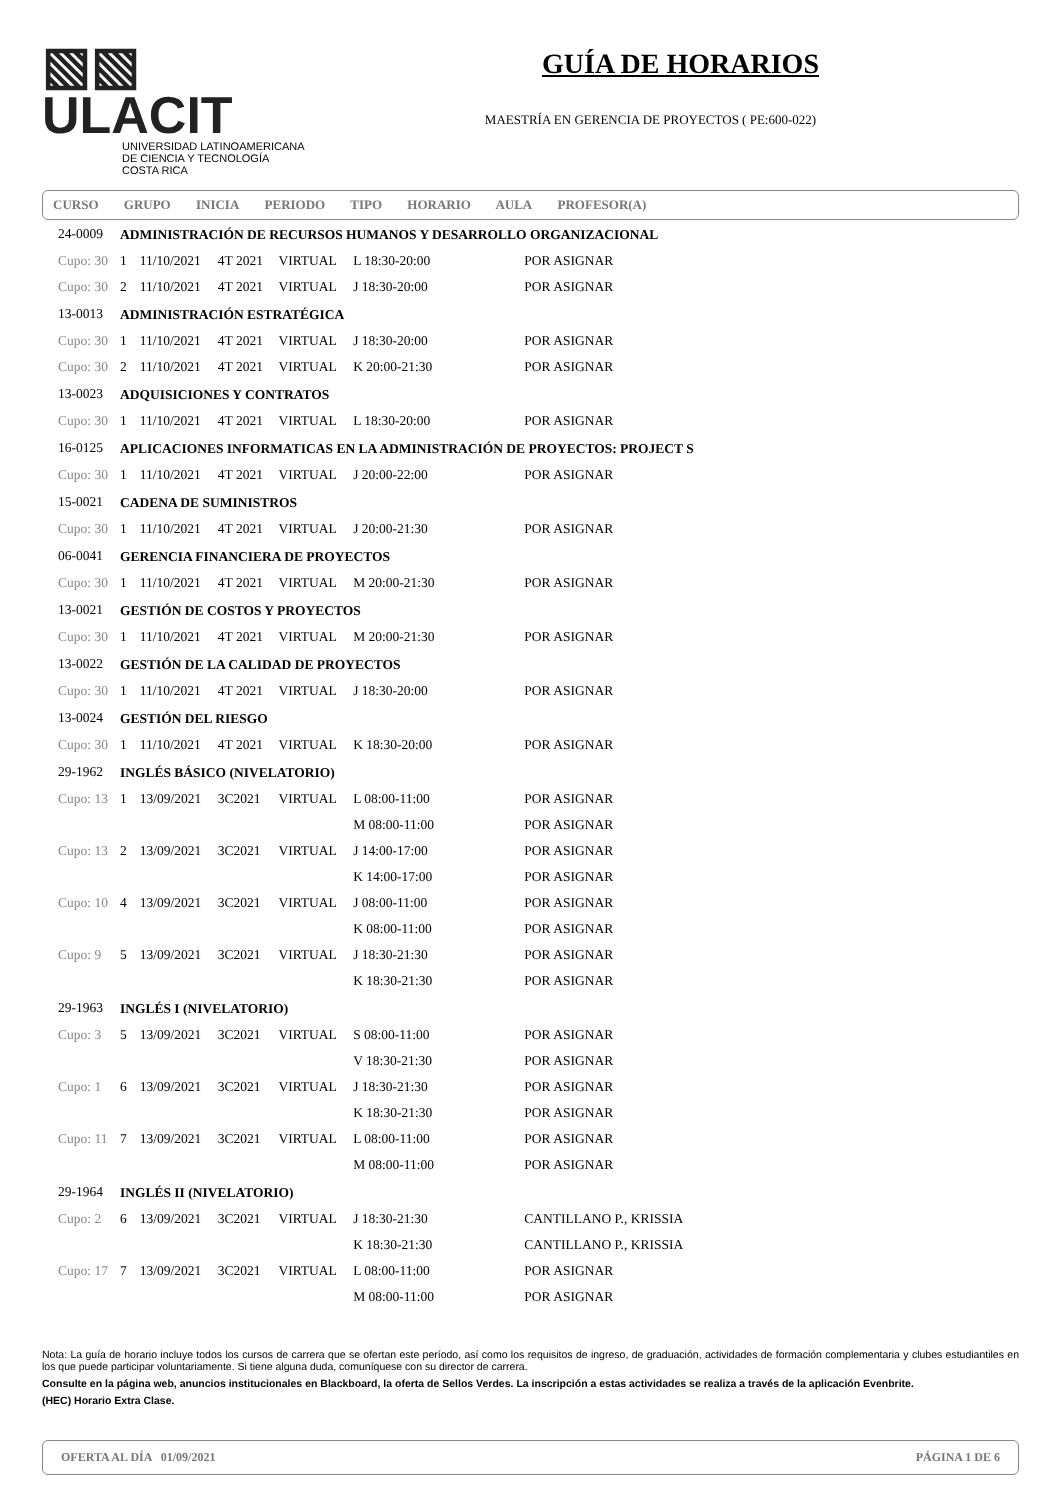▧▧ ULACIT
UNIVERSIDAD LATINOAMERICANA
DE CIENCIA Y TECNOLOGÍA
COSTA RICA
GUÍA DE HORARIOS
MAESTRÍA EN GERENCIA DE PROYECTOS ( PE:600-022)
CURSO GRUPO INICIA PERIODO TIPO HORARIO AULA PROFESOR(A)
| 24-0009 | ADMINISTRACIÓN DE RECURSOS HUMANOS Y DESARROLLO ORGANIZACIONAL | | | | | | |
| Cupo: 30 | 1 | 11/10/2021 | 4T 2021 | VIRTUAL | L 18:30-20:00 | | POR ASIGNAR |
| Cupo: 30 | 2 | 11/10/2021 | 4T 2021 | VIRTUAL | J 18:30-20:00 | | POR ASIGNAR |
| 13-0013 | ADMINISTRACIÓN ESTRATÉGICA | | | | | | |
| Cupo: 30 | 1 | 11/10/2021 | 4T 2021 | VIRTUAL | J 18:30-20:00 | | POR ASIGNAR |
| Cupo: 30 | 2 | 11/10/2021 | 4T 2021 | VIRTUAL | K 20:00-21:30 | | POR ASIGNAR |
| 13-0023 | ADQUISICIONES Y CONTRATOS | | | | | | |
| Cupo: 30 | 1 | 11/10/2021 | 4T 2021 | VIRTUAL | L 18:30-20:00 | | POR ASIGNAR |
| 16-0125 | APLICACIONES INFORMATICAS EN LA ADMINISTRACIÓN DE PROYECTOS: PROJECT S | | | | | | |
| Cupo: 30 | 1 | 11/10/2021 | 4T 2021 | VIRTUAL | J 20:00-22:00 | | POR ASIGNAR |
| 15-0021 | CADENA DE SUMINISTROS | | | | | | |
| Cupo: 30 | 1 | 11/10/2021 | 4T 2021 | VIRTUAL | J 20:00-21:30 | | POR ASIGNAR |
| 06-0041 | GERENCIA FINANCIERA DE PROYECTOS | | | | | | |
| Cupo: 30 | 1 | 11/10/2021 | 4T 2021 | VIRTUAL | M 20:00-21:30 | | POR ASIGNAR |
| 13-0021 | GESTIÓN DE COSTOS Y PROYECTOS | | | | | | |
| Cupo: 30 | 1 | 11/10/2021 | 4T 2021 | VIRTUAL | M 20:00-21:30 | | POR ASIGNAR |
| 13-0022 | GESTIÓN DE LA CALIDAD DE PROYECTOS | | | | | | |
| Cupo: 30 | 1 | 11/10/2021 | 4T 2021 | VIRTUAL | J 18:30-20:00 | | POR ASIGNAR |
| 13-0024 | GESTIÓN DEL RIESGO | | | | | | |
| Cupo: 30 | 1 | 11/10/2021 | 4T 2021 | VIRTUAL | K 18:30-20:00 | | POR ASIGNAR |
| 29-1962 | INGLÉS BÁSICO (NIVELATORIO) | | | | | | |
| Cupo: 13 | 1 | 13/09/2021 | 3C2021 | VIRTUAL | L 08:00-11:00 | | POR ASIGNAR |
| | | | | | M 08:00-11:00 | | POR ASIGNAR |
| Cupo: 13 | 2 | 13/09/2021 | 3C2021 | VIRTUAL | J 14:00-17:00 | | POR ASIGNAR |
| | | | | | K 14:00-17:00 | | POR ASIGNAR |
| Cupo: 10 | 4 | 13/09/2021 | 3C2021 | VIRTUAL | J 08:00-11:00 | | POR ASIGNAR |
| | | | | | K 08:00-11:00 | | POR ASIGNAR |
| Cupo: 9 | 5 | 13/09/2021 | 3C2021 | VIRTUAL | J 18:30-21:30 | | POR ASIGNAR |
| | | | | | K 18:30-21:30 | | POR ASIGNAR |
| 29-1963 | INGLÉS I (NIVELATORIO) | | | | | | |
| Cupo: 3 | 5 | 13/09/2021 | 3C2021 | VIRTUAL | S 08:00-11:00 | | POR ASIGNAR |
| | | | | | V 18:30-21:30 | | POR ASIGNAR |
| Cupo: 1 | 6 | 13/09/2021 | 3C2021 | VIRTUAL | J 18:30-21:30 | | POR ASIGNAR |
| | | | | | K 18:30-21:30 | | POR ASIGNAR |
| Cupo: 11 | 7 | 13/09/2021 | 3C2021 | VIRTUAL | L 08:00-11:00 | | POR ASIGNAR |
| | | | | | M 08:00-11:00 | | POR ASIGNAR |
| 29-1964 | INGLÉS II (NIVELATORIO) | | | | | | |
| Cupo: 2 | 6 | 13/09/2021 | 3C2021 | VIRTUAL | J 18:30-21:30 | | CANTILLANO P., KRISSIA |
| | | | | | K 18:30-21:30 | | CANTILLANO P., KRISSIA |
| Cupo: 17 | 7 | 13/09/2021 | 3C2021 | VIRTUAL | L 08:00-11:00 | | POR ASIGNAR |
| | | | | | M 08:00-11:00 | | POR ASIGNAR |
Nota: La guía de horario incluye todos los cursos de carrera que se ofertan este período, así como los requisitos de ingreso, de graduación, actividades de formación complementaria y clubes estudiantiles en los que puede participar voluntariamente. Si tiene alguna duda, comuníquese con su director de carrera.
Consulte en la página web, anuncios institucionales en Blackboard, la oferta de Sellos Verdes. La inscripción a estas actividades se realiza a través de la aplicación Evenbrite.
(HEC) Horario Extra Clase.
OFERTA AL DÍA 01/09/2021 PÁGINA 1 DE 6